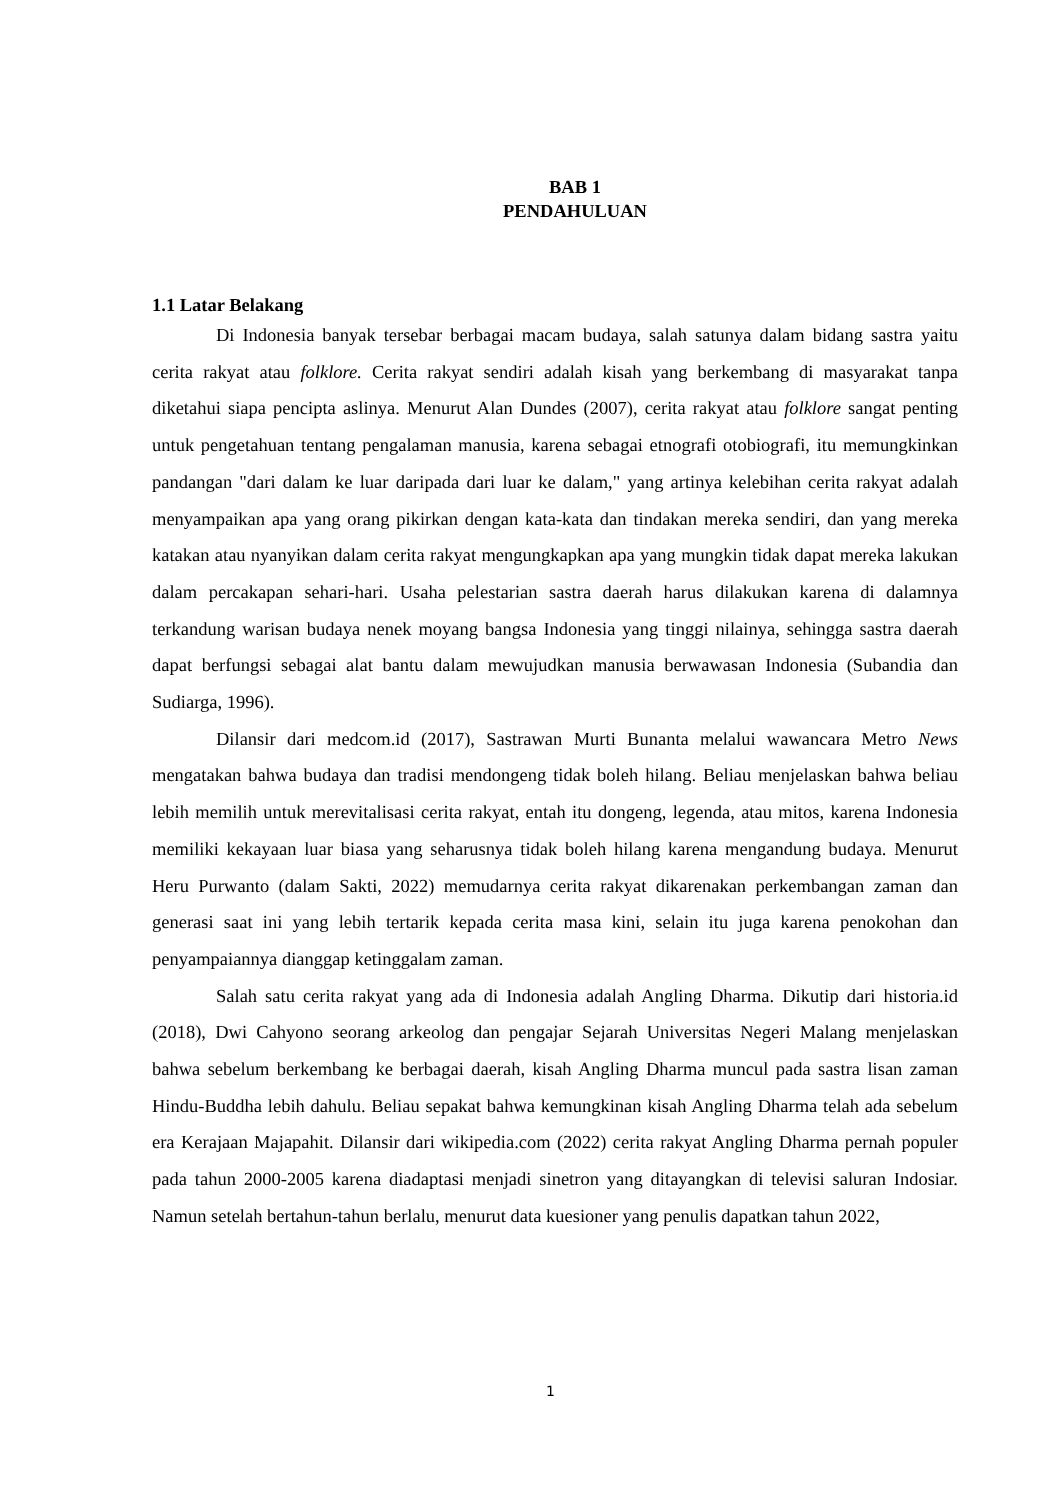BAB 1
PENDAHULUAN
1.1 Latar Belakang
Di Indonesia banyak tersebar berbagai macam budaya, salah satunya dalam bidang sastra yaitu cerita rakyat atau folklore. Cerita rakyat sendiri adalah kisah yang berkembang di masyarakat tanpa diketahui siapa pencipta aslinya. Menurut Alan Dundes (2007), cerita rakyat atau folklore sangat penting untuk pengetahuan tentang pengalaman manusia, karena sebagai etnografi otobiografi, itu memungkinkan pandangan "dari dalam ke luar daripada dari luar ke dalam," yang artinya kelebihan cerita rakyat adalah menyampaikan apa yang orang pikirkan dengan kata-kata dan tindakan mereka sendiri, dan yang mereka katakan atau nyanyikan dalam cerita rakyat mengungkapkan apa yang mungkin tidak dapat mereka lakukan dalam percakapan sehari-hari. Usaha pelestarian sastra daerah harus dilakukan karena di dalamnya terkandung warisan budaya nenek moyang bangsa Indonesia yang tinggi nilainya, sehingga sastra daerah dapat berfungsi sebagai alat bantu dalam mewujudkan manusia berwawasan Indonesia (Subandia dan Sudiarga, 1996).
Dilansir dari medcom.id (2017), Sastrawan Murti Bunanta melalui wawancara Metro News mengatakan bahwa budaya dan tradisi mendongeng tidak boleh hilang. Beliau menjelaskan bahwa beliau lebih memilih untuk merevitalisasi cerita rakyat, entah itu dongeng, legenda, atau mitos, karena Indonesia memiliki kekayaan luar biasa yang seharusnya tidak boleh hilang karena mengandung budaya. Menurut Heru Purwanto (dalam Sakti, 2022) memudarnya cerita rakyat dikarenakan perkembangan zaman dan generasi saat ini yang lebih tertarik kepada cerita masa kini, selain itu juga karena penokohan dan penyampaiannya dianggap ketinggalam zaman.
Salah satu cerita rakyat yang ada di Indonesia adalah Angling Dharma. Dikutip dari historia.id (2018), Dwi Cahyono seorang arkeolog dan pengajar Sejarah Universitas Negeri Malang menjelaskan bahwa sebelum berkembang ke berbagai daerah, kisah Angling Dharma muncul pada sastra lisan zaman Hindu-Buddha lebih dahulu. Beliau sepakat bahwa kemungkinan kisah Angling Dharma telah ada sebelum era Kerajaan Majapahit. Dilansir dari wikipedia.com (2022) cerita rakyat Angling Dharma pernah populer pada tahun 2000-2005 karena diadaptasi menjadi sinetron yang ditayangkan di televisi saluran Indosiar. Namun setelah bertahun-tahun berlalu, menurut data kuesioner yang penulis dapatkan tahun 2022,
1